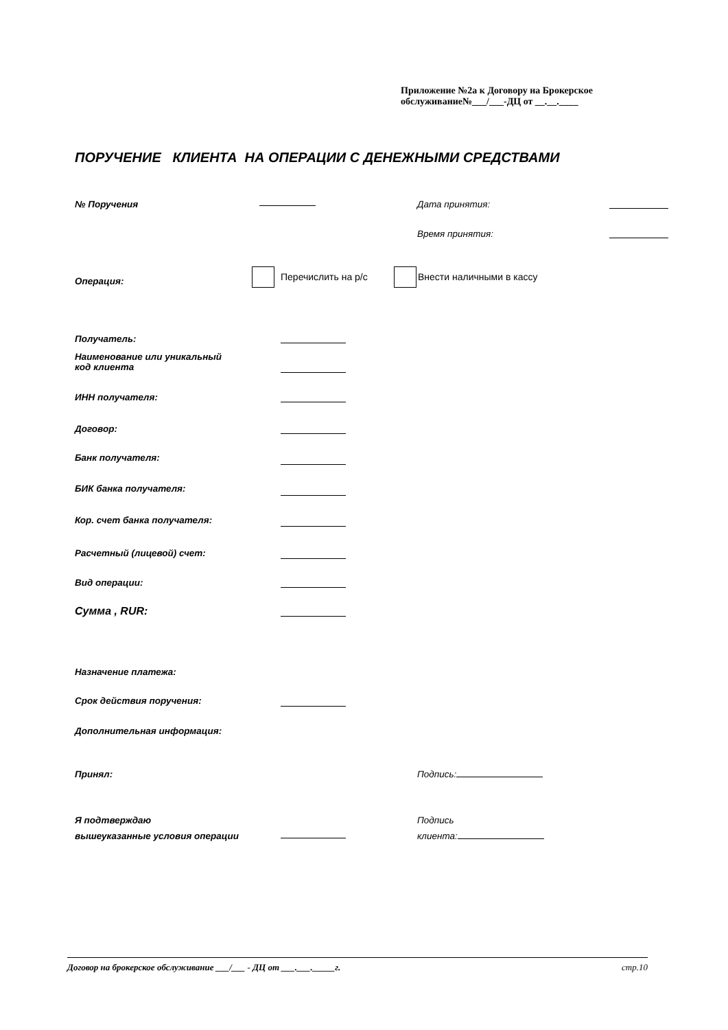Приложение №2а к Договору на Брокерское
обслуживание№___/___-ДЦ от __.__.____
ПОРУЧЕНИЕ КЛИЕНТА НА ОПЕРАЦИИ С ДЕНЕЖНЫМИ СРЕДСТВАМИ
№ Поручения Дата принятия:
Время принятия:
Операция: Перечислить на р/с Внести наличными в кассу
Получатель:
Наименование или уникальный
код клиента
ИНН получателя:
Договор:
Банк получателя:
БИК банка получателя:
Кор. счет банка получателя:
Расчетный (лицевой) счет:
Вид операции:
Сумма , RUR:
Назначение платежа:
Срок действия поручения:
Дополнительная информация:
Принял: Подпись:
Я подтверждаю
вышеуказанные условия операции
Подпись
клиента:
Договор на брокерское обслуживание ___/___ - ДЦ от ___.___._____г. стр.10